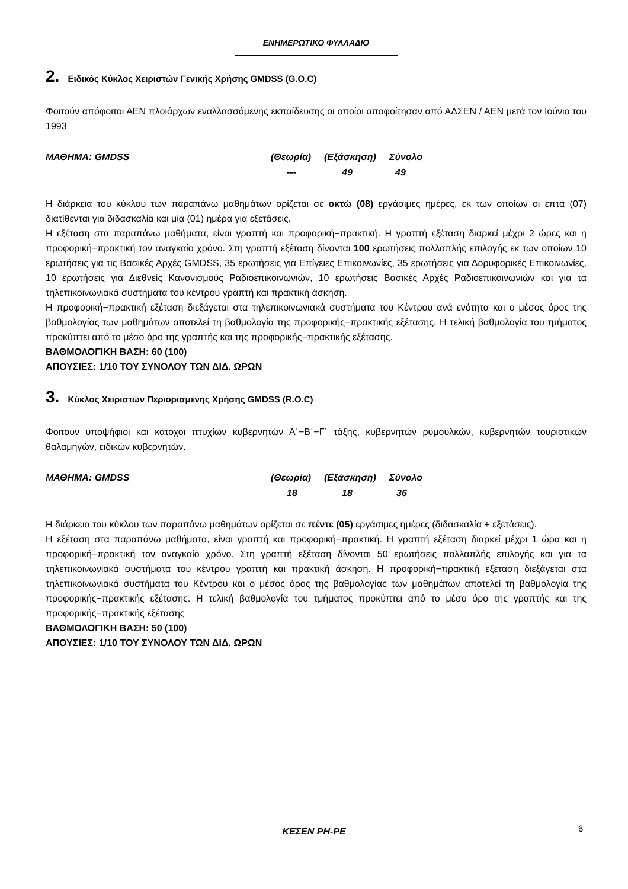ΕΝΗΜΕΡΩΤΙΚΟ ΦΥΛΛΑΔΙΟ
2. Ειδικός Κύκλος Χειριστών Γενικής Χρήσης GMDSS (G.O.C)
Φοιτούν απόφοιτοι ΑΕΝ πλοιάρχων εναλλασσόμενης εκπαίδευσης οι οποίοι αποφοίτησαν από ΑΔΣΕΝ / ΑΕΝ μετά τον Ιούνιο του 1993
| ΜΑΘΗΜΑ: GMDSS | (Θεωρία) | (Εξάσκηση) | Σύνολο |
| | --- | 49 | 49 |
Η διάρκεια του κύκλου των παραπάνω μαθημάτων ορίζεται σε οκτώ (08) εργάσιμες ημέρες, εκ των οποίων οι επτά (07) διατίθενται για διδασκαλία και μία (01) ημέρα για εξετάσεις.
Η εξέταση στα παραπάνω μαθήματα, είναι γραπτή και προφορική−πρακτική. Η γραπτή εξέταση διαρκεί μέχρι 2 ώρες και η προφορική−πρακτική τον αναγκαίο χρόνο. Στη γραπτή εξέταση δίνονται 100 ερωτήσεις πολλαπλής επιλογής εκ των οποίων 10 ερωτήσεις για τις Βασικές Αρχές GMDSS, 35 ερωτήσεις για Επίγειες Επικοινωνίες, 35 ερωτήσεις για Δορυφορικές Επικοινωνίες, 10 ερωτήσεις για Διεθνείς Κανονισμούς Ραδιοεπικοινωνιών, 10 ερωτήσεις Βασικές Αρχές Ραδιοεπικοινωνιών και για τα τηλεπικοινωνιακά συστήματα του κέντρου γραπτή και πρακτική άσκηση.
Η προφορική−πρακτική εξέταση διεξάγεται στα τηλεπικοινωνιακά συστήματα του Κέντρου ανά ενότητα και ο μέσος όρος της βαθμολογίας των μαθημάτων αποτελεί τη βαθμολογία της προφορικής−πρακτικής εξέτασης. Η τελική βαθμολογία του τμήματος προκύπτει από το μέσο όρο της γραπτής και της προφορικής−πρακτικής εξέτασης.
ΒΑΘΜΟΛΟΓΙΚΗ ΒΑΣΗ: 60 (100)
ΑΠΟΥΣΙΕΣ: 1/10 ΤΟΥ ΣΥΝΟΛΟΥ ΤΩΝ ΔΙΔ. ΩΡΩΝ
3. Κύκλος Χειριστών Περιορισμένης Χρήσης GMDSS (R.O.C)
Φοιτούν υποψήφιοι και κάτοχοι πτυχίων κυβερνητών Α΄−Β΄−Γ΄ τάξης, κυβερνητών ρυμουλκών, κυβερνητών τουριστικών θαλαμηγών, ειδικών κυβερνητών.
| ΜΑΘΗΜΑ: GMDSS | (Θεωρία) | (Εξάσκηση) | Σύνολο |
| | 18 | 18 | 36 |
Η διάρκεια του κύκλου των παραπάνω μαθημάτων ορίζεται σε πέντε (05) εργάσιμες ημέρες (διδασκαλία + εξετάσεις).
Η εξέταση στα παραπάνω μαθήματα, είναι γραπτή και προφορική−πρακτική. Η γραπτή εξέταση διαρκεί μέχρι 1 ώρα και η προφορική−πρακτική τον αναγκαίο χρόνο. Στη γραπτή εξέταση δίνονται 50 ερωτήσεις πολλαπλής επιλογής και για τα τηλεπικοινωνιακά συστήματα του κέντρου γραπτή και πρακτική άσκηση. Η προφορική−πρακτική εξέταση διεξάγεται στα τηλεπικοινωνιακά συστήματα του Κέντρου και ο μέσος όρος της βαθμολογίας των μαθημάτων αποτελεί τη βαθμολογία της προφορικής−πρακτικής εξέτασης. Η τελική βαθμολογία του τμήματος προκύπτει από το μέσο όρο της γραπτής και της προφορικής−πρακτικής εξέτασης
ΒΑΘΜΟΛΟΓΙΚΗ ΒΑΣΗ: 50 (100)
ΑΠΟΥΣΙΕΣ: 1/10 ΤΟΥ ΣΥΝΟΛΟΥ ΤΩΝ ΔΙΔ. ΩΡΩΝ
ΚΕΣΕΝ ΡΗ-ΡΕ 6